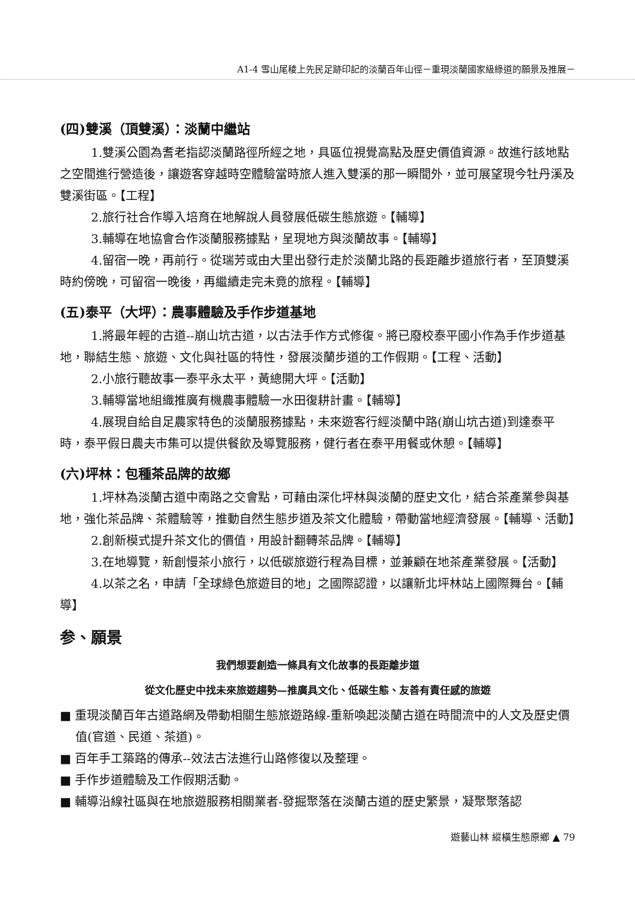A1-4 雪山尾稜上先民足跡印記的淡蘭百年山徑－重現淡蘭國家級綠道的願景及推展－
(四)雙溪（頂雙溪）：淡蘭中繼站
1.雙溪公園為耆老指認淡蘭路徑所經之地，具區位視覺高點及歷史價值資源。故進行該地點之空間進行營造後，讓遊客穿越時空體驗當時旅人進入雙溪的那一瞬間外，並可展望現今牡丹溪及雙溪街區。【工程】
2.旅行社合作導入培育在地解說人員發展低碳生態旅遊。【輔導】
3.輔導在地協會合作淡蘭服務據點，呈現地方與淡蘭故事。【輔導】
4.留宿一晚，再前行。從瑞芳或由大里出發行走於淡蘭北路的長距離步道旅行者，至頂雙溪時約傍晚，可留宿一晚後，再繼續走完未竟的旅程。【輔導】
(五)泰平（大坪）：農事體驗及手作步道基地
1.將最年輕的古道--崩山坑古道，以古法手作方式修復。將已廢校泰平國小作為手作步道基地，聯結生態、旅遊、文化與社區的特性，發展淡蘭步道的工作假期。【工程、活動】
2.小旅行聽故事一泰平永太平，黃總開大坪。【活動】
3.輔導當地組織推廣有機農事體驗一水田復耕計畫。【輔導】
4.展現自給自足農家特色的淡蘭服務據點，未來遊客行經淡蘭中路(崩山坑古道)到達泰平時，泰平假日農夫市集可以提供餐飲及導覽服務，健行者在泰平用餐或休憩。【輔導】
(六)坪林：包種茶品牌的故鄉
1.坪林為淡蘭古道中南路之交會點，可藉由深化坪林與淡蘭的歷史文化，結合茶產業參與基地，強化茶品牌、茶體驗等，推動自然生態步道及茶文化體驗，帶動當地經濟發展。【輔導、活動】
2.創新模式提升茶文化的價值，用設計翻轉茶品牌。【輔導】
3.在地導覽，新創慢茶小旅行，以低碳旅遊行程為目標，並兼顧在地茶產業發展。【活動】
4.以茶之名，申請「全球綠色旅遊目的地」之國際認證，以讓新北坪林站上國際舞台。【輔導】
参、願景
我們想要創造一條具有文化故事的長距離步道
從文化歷史中找未來旅遊趨勢—推廣具文化、低碳生態、友善有責任感的旅遊
■ 重現淡蘭百年古道路網及帶動相關生態旅遊路線-重新喚起淡蘭古道在時間流中的人文及歷史價值(官道、民道、茶道)。
■ 百年手工築路的傳承--效法古法進行山路修復以及整理。
■ 手作步道體驗及工作假期活動。
■ 輔導沿線社區與在地旅遊服務相關業者-發掘聚落在淡蘭古道的歷史繁景，凝聚聚落認
遊藝山林 縱橫生態原鄉 ▲ 79